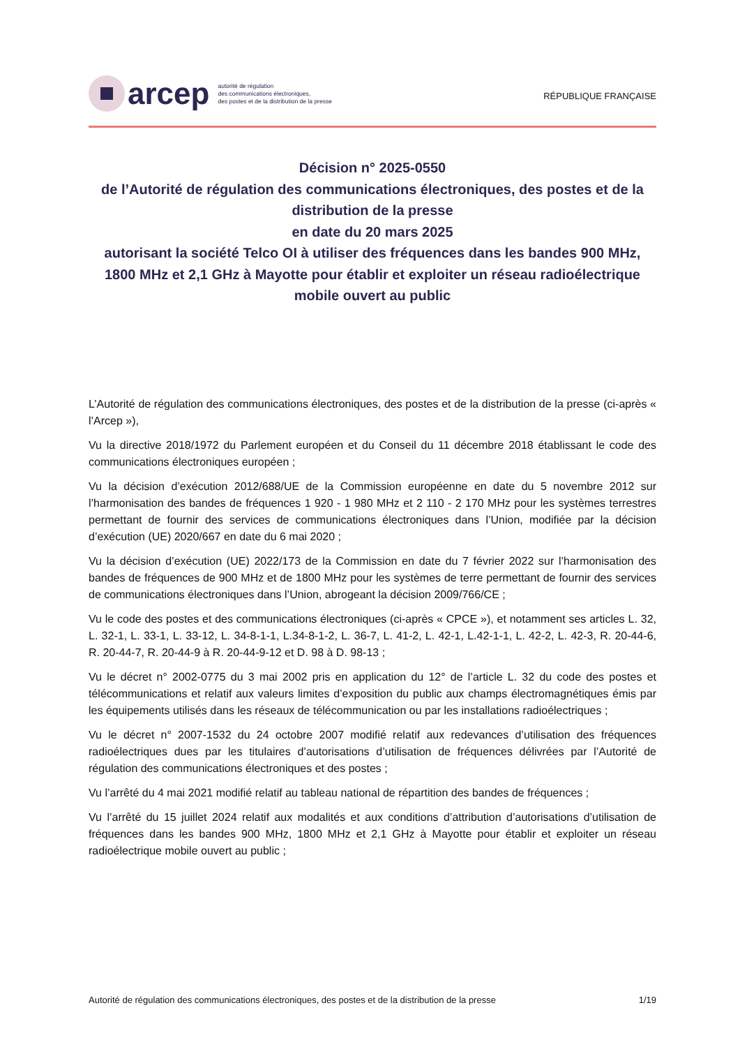arcep
autorité de régulation
des communications électroniques,
des postes et de la distribution de la presse
RÉPUBLIQUE FRANÇAISE
Décision n° 2025-0550
de l’Autorité de régulation des communications électroniques, des postes et de la distribution de la presse
en date du 20 mars 2025
autorisant la société Telco OI à utiliser des fréquences dans les bandes 900 MHz, 1800 MHz et 2,1 GHz à Mayotte pour établir et exploiter un réseau radioélectrique mobile ouvert au public
L’Autorité de régulation des communications électroniques, des postes et de la distribution de la presse (ci-après « l’Arcep »),
Vu la directive 2018/1972 du Parlement européen et du Conseil du 11 décembre 2018 établissant le code des communications électroniques européen ;
Vu la décision d’exécution 2012/688/UE de la Commission européenne en date du 5 novembre 2012 sur l’harmonisation des bandes de fréquences 1 920 - 1 980 MHz et 2 110 - 2 170 MHz pour les systèmes terrestres permettant de fournir des services de communications électroniques dans l’Union, modifiée par la décision d’exécution (UE) 2020/667 en date du 6 mai 2020 ;
Vu la décision d’exécution (UE) 2022/173 de la Commission en date du 7 février 2022 sur l’harmonisation des bandes de fréquences de 900 MHz et de 1800 MHz pour les systèmes de terre permettant de fournir des services de communications électroniques dans l’Union, abrogeant la décision 2009/766/CE ;
Vu le code des postes et des communications électroniques (ci-après « CPCE »), et notamment ses articles L. 32, L. 32-1, L. 33-1, L. 33-12, L. 34-8-1-1, L.34-8-1-2, L. 36-7, L. 41-2, L. 42-1, L.42-1-1, L. 42-2, L. 42-3, R. 20-44-6, R. 20-44-7, R. 20-44-9 à R. 20-44-9-12 et D. 98 à D. 98-13 ;
Vu le décret n° 2002-0775 du 3 mai 2002 pris en application du 12° de l’article L. 32 du code des postes et télécommunications et relatif aux valeurs limites d’exposition du public aux champs électromagnétiques émis par les équipements utilisés dans les réseaux de télécommunication ou par les installations radioélectriques ;
Vu le décret n° 2007-1532 du 24 octobre 2007 modifié relatif aux redevances d’utilisation des fréquences radioélectriques dues par les titulaires d’autorisations d’utilisation de fréquences délivrées par l’Autorité de régulation des communications électroniques et des postes ;
Vu l’arrêté du 4 mai 2021 modifié relatif au tableau national de répartition des bandes de fréquences ;
Vu l’arrêté du 15 juillet 2024 relatif aux modalités et aux conditions d’attribution d’autorisations d’utilisation de fréquences dans les bandes 900 MHz, 1800 MHz et 2,1 GHz à Mayotte pour établir et exploiter un réseau radioélectrique mobile ouvert au public ;
Autorité de régulation des communications électroniques, des postes et de la distribution de la presse 1/19